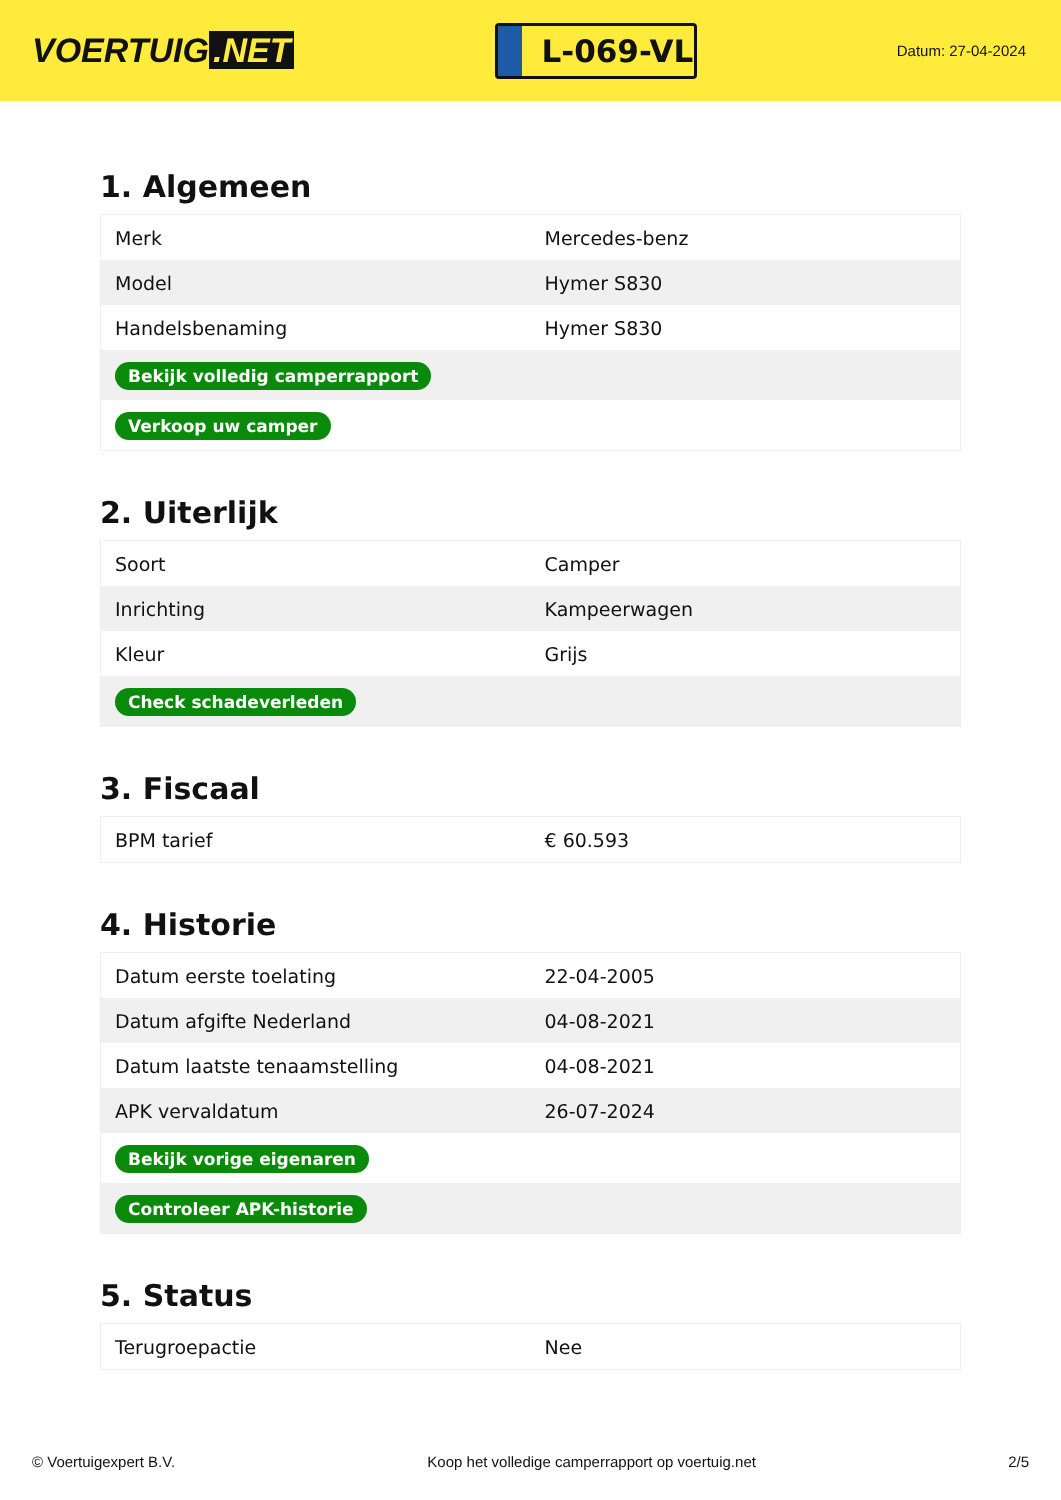VOERTUIG.NET
L-069-VL
Datum: 27-04-2024
1. Algemeen
| Merk | Mercedes-benz |
| Model | Hymer S830 |
| Handelsbenaming | Hymer S830 |
| Bekijk volledig camperrapport | |
| Verkoop uw camper | |
2. Uiterlijk
| Soort | Camper |
| Inrichting | Kampeerwagen |
| Kleur | Grijs |
| Check schadeverleden | |
3. Fiscaal
| BPM tarief | € 60.593 |
4. Historie
| Datum eerste toelating | 22-04-2005 |
| Datum afgifte Nederland | 04-08-2021 |
| Datum laatste tenaamstelling | 04-08-2021 |
| APK vervaldatum | 26-07-2024 |
| Bekijk vorige eigenaren | |
| Controleer APK-historie | |
5. Status
| Terugroepactie | Nee |
© Voertuigexpert B.V. Koop het volledige camperrapport op voertuig.net 2/5